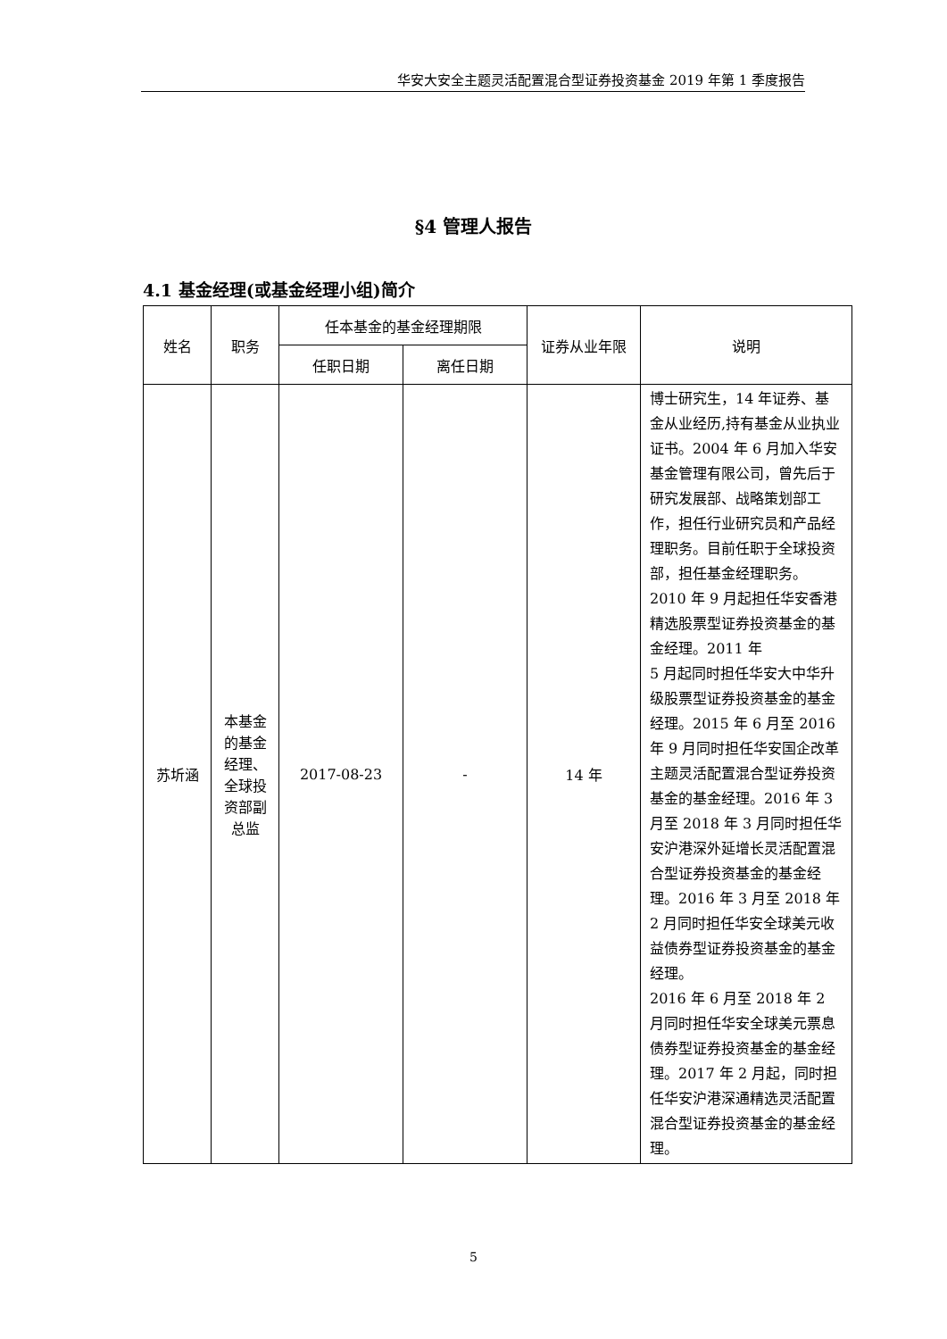华安大安全主题灵活配置混合型证券投资基金 2019 年第 1 季度报告
§4 管理人报告
4.1 基金经理(或基金经理小组)简介
| 姓名 | 职务 | 任本基金的基金经理期限 | | 证券从业年限 | 说明 |
| --- | --- | --- | --- | --- | --- |
| | | 任职日期 | 离任日期 | | |
| 苏圻涵 | 本基金的基金经理、全球投资部副总监 | 2017-08-23 | - | 14 年 | 博士研究生，14 年证券、基金从业经历,持有基金从业执业证书。2004 年 6 月加入华安基金管理有限公司，曾先后于研究发展部、战略策划部工作，担任行业研究员和产品经理职务。目前任职于全球投资部，担任基金经理职务。 2010 年 9 月起担任华安香港精选股票型证券投资基金的基金经理。2011 年 5 月起同时担任华安大中华升级股票型证券投资基金的基金经理。2015 年 6 月至 2016 年 9 月同时担任华安国企改革主题灵活配置混合型证券投资基金的基金经理。2016 年 3 月至 2018 年 3 月同时担任华安沪港深外延增长灵活配置混合型证券投资基金的基金经理。2016 年 3 月至 2018 年 2 月同时担任华安全球美元收益债券型证券投资基金的基金经理。 2016 年 6 月至 2018 年 2 月同时担任华安全球美元票息债券型证券投资基金的基金经理。2017 年 2 月起，同时担任华安沪港深通精选灵活配置混合型证券投资基金的基金经理。 |
5